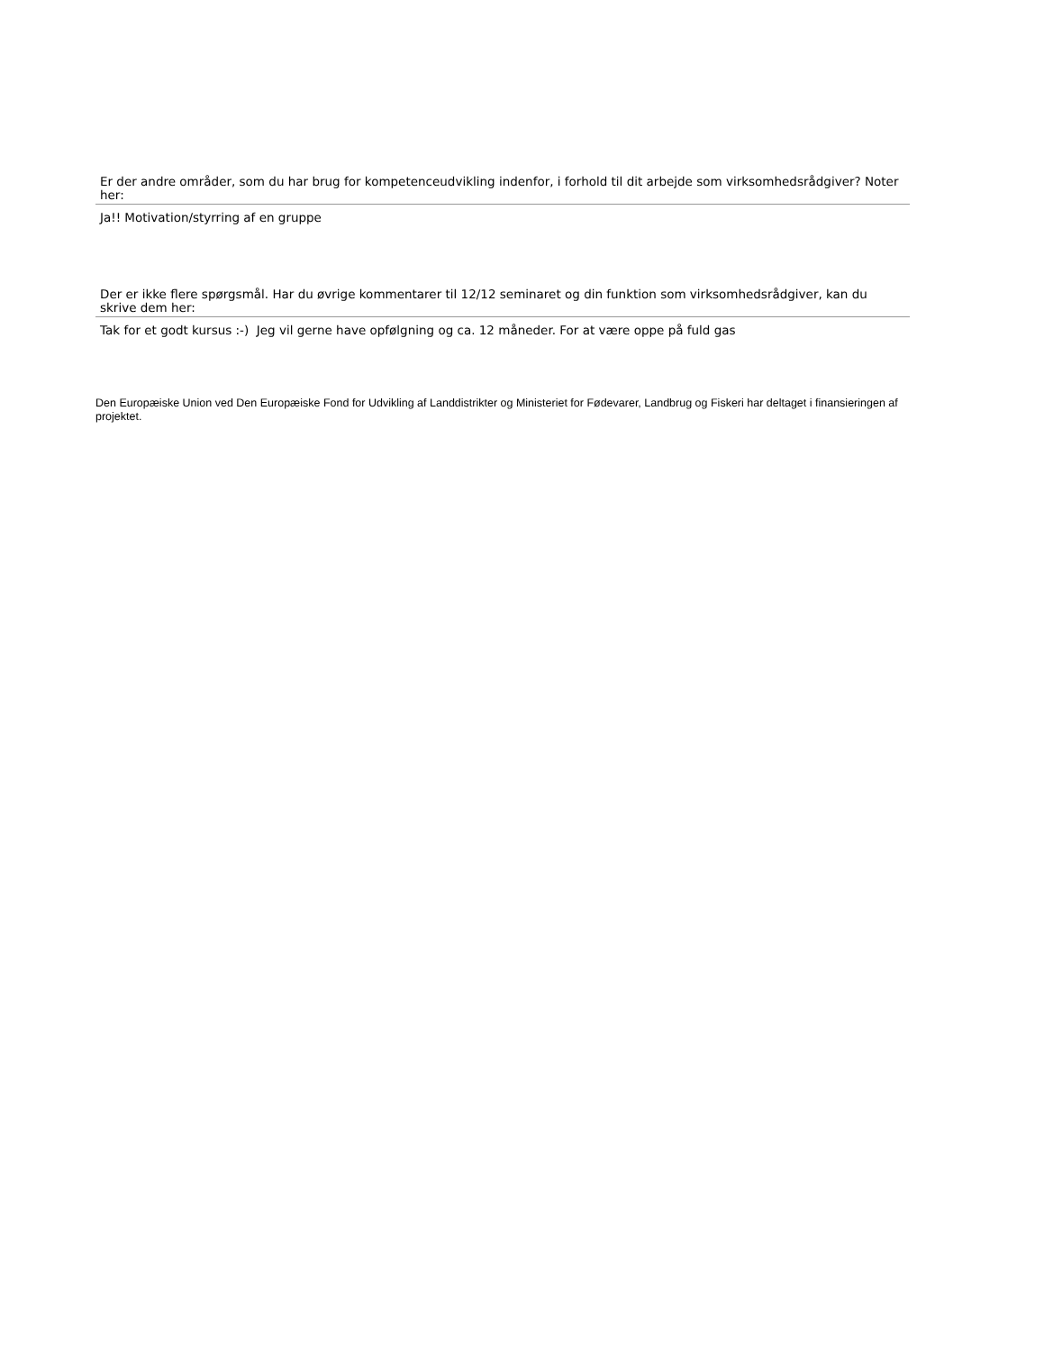Er der andre områder, som du har brug for kompetenceudvikling indenfor, i forhold til dit arbejde som virksomhedsrådgiver? Noter her:
Ja!! Motivation/styrring af en gruppe
Der er ikke flere spørgsmål. Har du øvrige kommentarer til 12/12 seminaret og din funktion som virksomhedsrådgiver, kan du skrive dem her:
Tak for et godt kursus :-) Jeg vil gerne have opfølgning og ca. 12 måneder. For at være oppe på fuld gas
Den Europæiske Union ved Den Europæiske Fond for Udvikling af Landdistrikter og Ministeriet for Fødevarer, Landbrug og Fiskeri har deltaget i finansieringen af projektet.